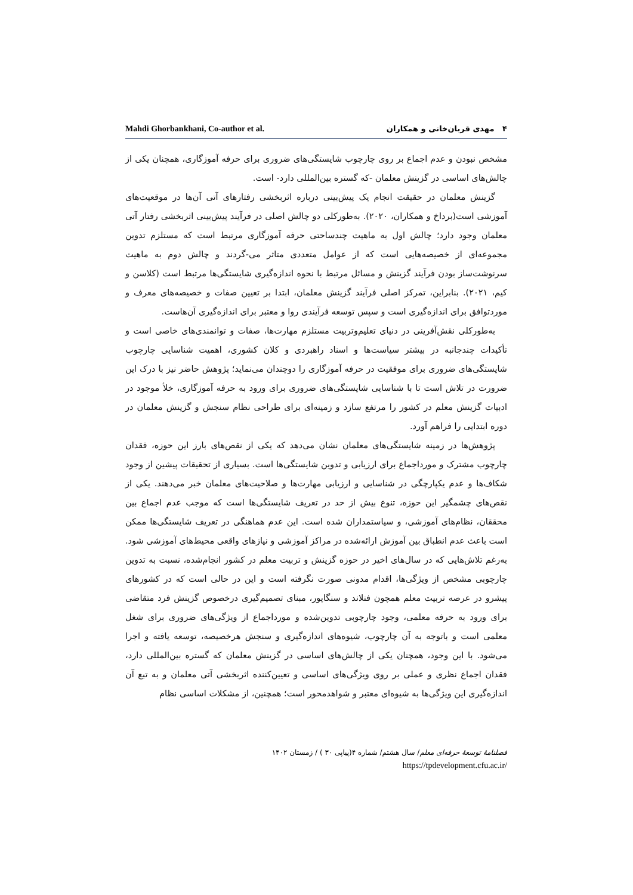Mahdi Ghorbankhani, Co-author et al. ۴ مهدی قربان‌خانی و همکاران
مشخص نبودن و عدم اجماع بر روی چارچوب شایستگی‌های ضروری برای حرفه آموزگاری، همچنان یکی از چالش‌های اساسی در گزینش معلمان -که گستره بین‌المللی دارد- است.
گزینش معلمان در حقیقت انجام یک پیش‌بینی درباره اثربخشی رفتارهای آتی آن‌ها در موقعیت‌های آموزشی است(برداخ و همکاران، ۲۰۲۰). به‌طورکلی دو چالش اصلی در فرآیند پیش‌بینی اثربخشی رفتار آتی معلمان وجود دارد؛ چالش اول به ماهیت چندساحتی حرفه آموزگاری مرتبط است که مستلزم تدوین مجموعه‌ای از خصیصه‌هایی است که از عوامل متعددی متاثر می-گردند و چالش دوم به ماهیت سرنوشت‌ساز بودن فرآیند گزینش و مسائل مرتبط با نحوه اندازه‌گیری شایستگی‌ها مرتبط است (کلاسن و کیم، ۲۰۲۱). بنابراین، تمرکز اصلی فرآیند گزینش معلمان، ابتدا بر تعیین صفات و خصیصه‌های معرف و موردتوافق برای اندازه‌گیری است و سپس توسعه فرآیندی روا و معتبر برای اندازه‌گیری آن‌هاست.
به‌طورکلی نقش‌آفرینی در دنیای تعلیم‌وتربیت مستلزم مهارت‌ها، صفات و توانمندی‌های خاصی است و تأکیدات چندجانبه در بیشتر سیاست‌ها و اسناد راهبردی و کلان کشوری، اهمیت شناسایی چارچوب شایستگی‌های ضروری برای موفقیت در حرفه آموزگاری را دوچندان می‌نماید؛ پژوهش حاضر نیز با درک این ضرورت در تلاش است تا با شناسایی شایستگی‌های ضروری برای ورود به حرفه آموزگاری، خلأ موجود در ادبیات گزینش معلم در کشور را مرتفع سازد و زمینه‌ای برای طراحی نظام سنجش و گزینش معلمان در دوره ابتدایی را فراهم آورد.
پژوهش‌ها در زمینه شایستگی‌های معلمان نشان می‌دهد که یکی از نقص‌های بارز این حوزه، فقدان چارچوب مشترک و مورداجماع برای ارزیابی و تدوین شایستگی‌ها است. بسیاری از تحقیقات پیشین از وجود شکاف‌ها و عدم یکپارچگی در شناسایی و ارزیابی مهارت‌ها و صلاحیت‌های معلمان خبر می‌دهند. یکی از نقص‌های چشمگیر این حوزه، تنوع بیش از حد در تعریف شایستگی‌ها است که موجب عدم اجماع بین محققان، نظام‌های آموزشی، و سیاستمداران شده است. این عدم هماهنگی در تعریف شایستگی‌ها ممکن است باعث عدم انطباق بین آموزش ارائه‌شده در مراکز آموزشی و نیازهای واقعی محیط‌های آموزشی شود. به‌رغم تلاش‌هایی که در سال‌های اخیر در حوزه گزینش و تربیت معلم در کشور انجام‌شده، نسبت به تدوین چارچوبی مشخص از ویژگی‌ها، اقدام مدونی صورت نگرفته است و این در حالی است که در کشورهای پیشرو در عرصه تربیت معلم همچون فنلاند و سنگاپور، مبنای تصمیم‌گیری درخصوص گزینش فرد متقاضی برای ورود به حرفه معلمی، وجود چارچوبی تدوین‌شده و مورداجماع از ویژگی‌های ضروری برای شغل معلمی است و باتوجه به آن چارچوب، شیوه‌های اندازه‌گیری و سنجش هرخصیصه، توسعه یافته و اجرا می‌شود. با این وجود، همچنان یکی از چالش‌های اساسی در گزینش معلمان که گستره بین‌المللی دارد، فقدان اجماع نظری و عملی بر روی ویژگی‌های اساسی و تعیین‌کننده اثربخشی آتی معلمان و به تبع آن اندازه‌گیری این ویژگی‌ها به شیوه‌ای معتبر و شواهدمحور است؛ همچنین، از مشکلات اساسی نظام
فصلنامهٔ توسعهٔ حرفه‌ای معلم/ سال هشتم/ شماره ۴(پیاپی ۳۰ ) / زمستان ۱۴۰۲
https://tpdevelopment.cfu.ac.ir/